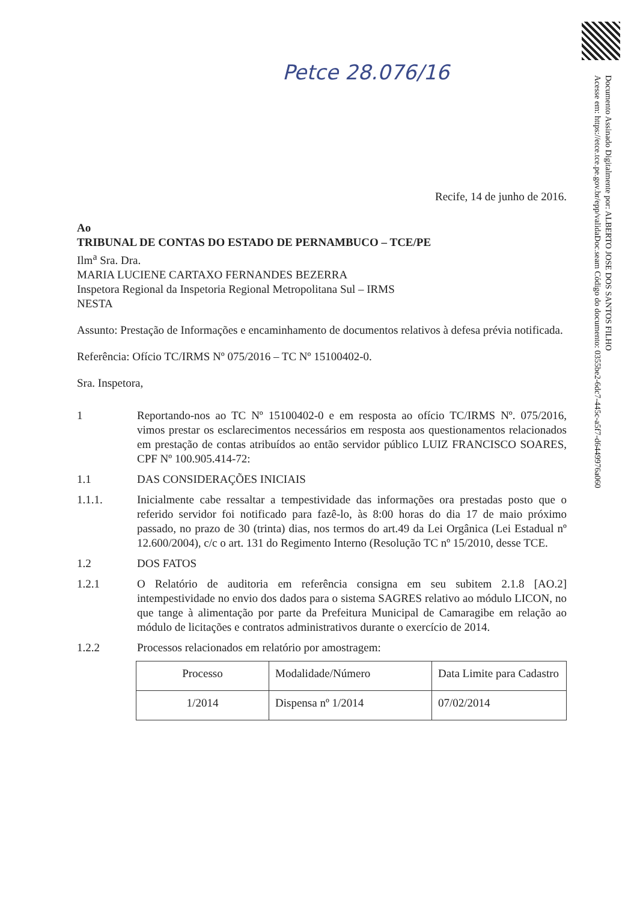Petce 28.076/16
Documento Assinado Digitalmente por: ALBERTO JOSE DOS SANTOS FILHO
Acesse em: https://etce.tce.pe.gov.br/epp/validaDoc.seam Código do documento: 0355be2-6dc7-445c-a5f7-d6449976a060
Recife, 14 de junho de 2016.
Ao
TRIBUNAL DE CONTAS DO ESTADO DE PERNAMBUCO – TCE/PE
Ilm<sup>a</sup> Sra. Dra.
MARIA LUCIENE CARTAXO FERNANDES BEZERRA
Inspetora Regional da Inspetoria Regional Metropolitana Sul – IRMS
NESTA
Assunto: Prestação de Informações e encaminhamento de documentos relativos à defesa prévia notificada.
Referência: Ofício TC/IRMS Nº 075/2016 – TC Nº 15100402-0.
Sra. Inspetora,
1 Reportando-nos ao TC Nº 15100402-0 e em resposta ao ofício TC/IRMS Nº. 075/2016, vimos prestar os esclarecimentos necessários em resposta aos questionamentos relacionados em prestação de contas atribuídos ao então servidor público LUIZ FRANCISCO SOARES, CPF Nº 100.905.414-72:
1.1 DAS CONSIDERAÇÕES INICIAIS
1.1.1. Inicialmente cabe ressaltar a tempestividade das informações ora prestadas posto que o referido servidor foi notificado para fazê-lo, às 8:00 horas do dia 17 de maio próximo passado, no prazo de 30 (trinta) dias, nos termos do art.49 da Lei Orgânica (Lei Estadual nº 12.600/2004), c/c o art. 131 do Regimento Interno (Resolução TC nº 15/2010, desse TCE.
1.2 DOS FATOS
1.2.1 O Relatório de auditoria em referência consigna em seu subitem 2.1.8 [AO.2] intempestividade no envio dos dados para o sistema SAGRES relativo ao módulo LICON, no que tange à alimentação por parte da Prefeitura Municipal de Camaragibe em relação ao módulo de licitações e contratos administrativos durante o exercício de 2014.
1.2.2 Processos relacionados em relatório por amostragem:
| Processo | Modalidade/Número | Data Limite para Cadastro |
| 1/2014 | Dispensa nº 1/2014 | 07/02/2014 |